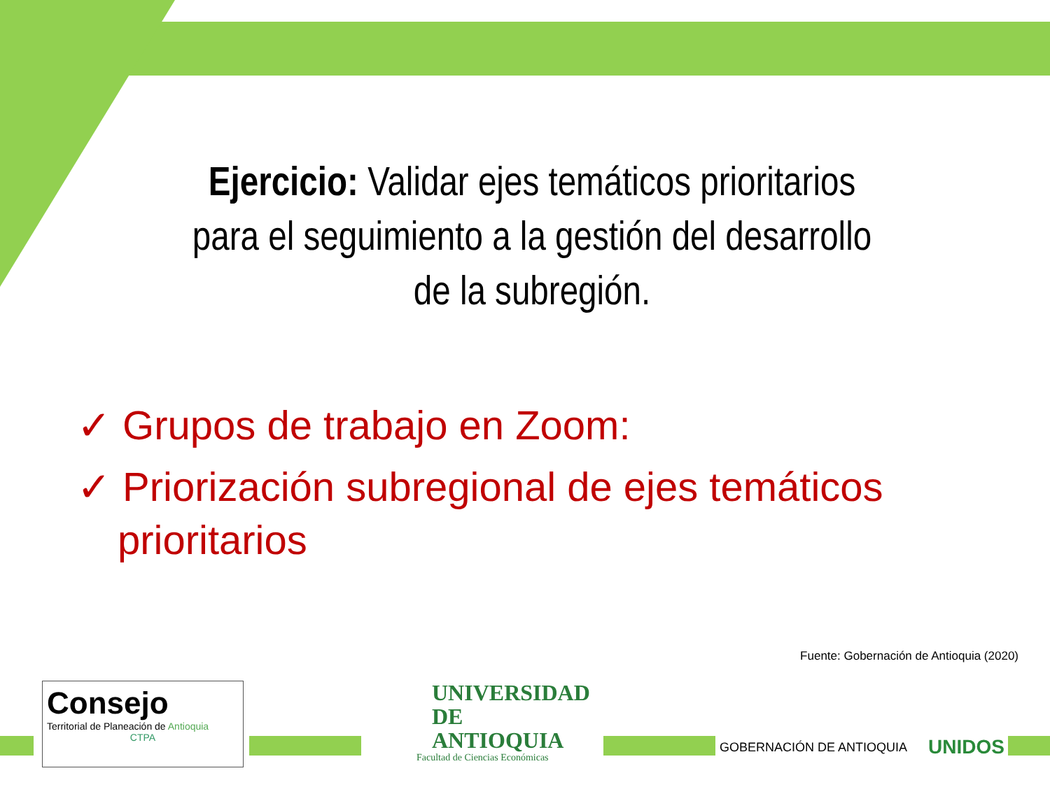Ejercicio: Validar ejes temáticos prioritarios para el seguimiento a la gestión del desarrollo de la subregión.
✓ Grupos de trabajo en Zoom:
✓ Priorización subregional de ejes temáticos prioritarios
Fuente: Gobernación de Antioquia (2020)
Consejo
Territorial de Planeación de Antioquia
CTPA
UNIVERSIDAD
DE ANTIOQUIA
Facultad de Ciencias Económicas
GOBERNACIÓN DE ANTIOQUIA UNIDOS